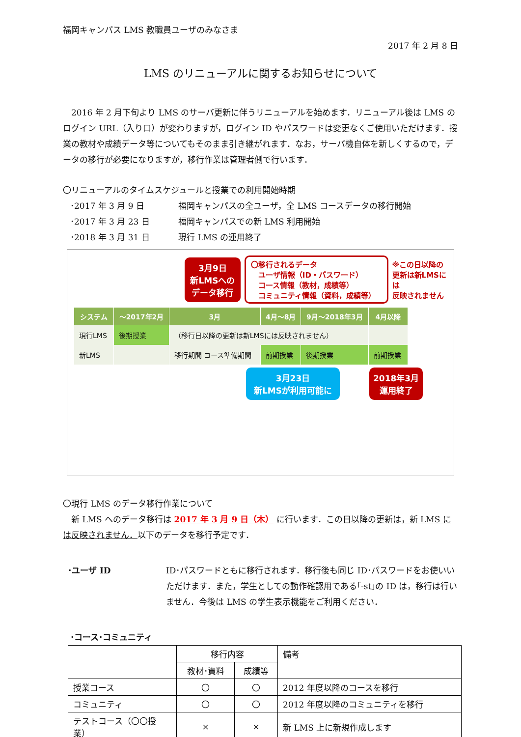福岡キャンパス LMS 教職員ユーザのみなさま
2017 年 2 月 8 日
LMS のリニューアルに関するお知らせについて
　2016 年 2 月下旬より LMS のサーバ更新に伴うリニューアルを始めます．リニューアル後は LMS のログイン URL（入り口）が変わりますが，ログイン ID やパスワードは変更なくご使用いただけます．授業の教材や成績データ等についてもそのまま引き継がれます．なお，サーバ機自体を新しくするので，データの移行が必要になりますが，移行作業は管理者側で行います．
〇リニューアルのタイムスケジュールと授業での利用開始時期
| ･2017 年 3 月 9 日 | 福岡キャンパスの全ユーザ，全 LMS コースデータの移行開始 |
| ･2017 年 3 月 23 日 | 福岡キャンパスでの新 LMS 利用開始 |
| ･2018 年 3 月 31 日 | 現行 LMS の運用終了 |
3月9日
新LMSへの
データ移行
〇移行されるデータ
　ユーザ情報（ID・パスワード）
　コース情報（教材，成績等）
　コミュニティ情報（資料，成績等）
※この日以降の
更新は新LMSには
反映されません
| システム | ～2017年2月 | 3月 | 4月～8月 | 9月～2018年3月 | 4月以降 |
| --- | --- | --- | --- | --- | --- |
| 現行LMS | 後期授業 | （移行日以降の更新は新LMSには反映されません） | | | |
| 新LMS | | 移行期間 コース準備期間 | 前期授業 | 後期授業 | 前期授業 |
3月23日
新LMSが利用可能に
2018年3月
運用終了
〇現行 LMS のデータ移行作業について
　新 LMS へのデータ移行は 2017 年 3 月 9 日（木） に行います．この日以降の更新は，新 LMS には反映されません．以下のデータを移行予定です．
･ユーザ ID ID･パスワードともに移行されます．移行後も同じ ID･パスワードをお使いいただけます．また，学生としての動作確認用である｢-st｣の ID は，移行は行いません．今後は LMS の学生表示機能をご利用ください．
･コース･コミュニティ
| | 移行内容 | | 備考 |
| --- | --- | --- | --- |
| | 教材･資料 | 成績等 | |
| 授業コース | 〇 | 〇 | 2012 年度以降のコースを移行 |
| コミュニティ | 〇 | 〇 | 2012 年度以降のコミュニティを移行 |
| テストコース（〇〇授業） | × | × | 新 LMS 上に新規作成します |